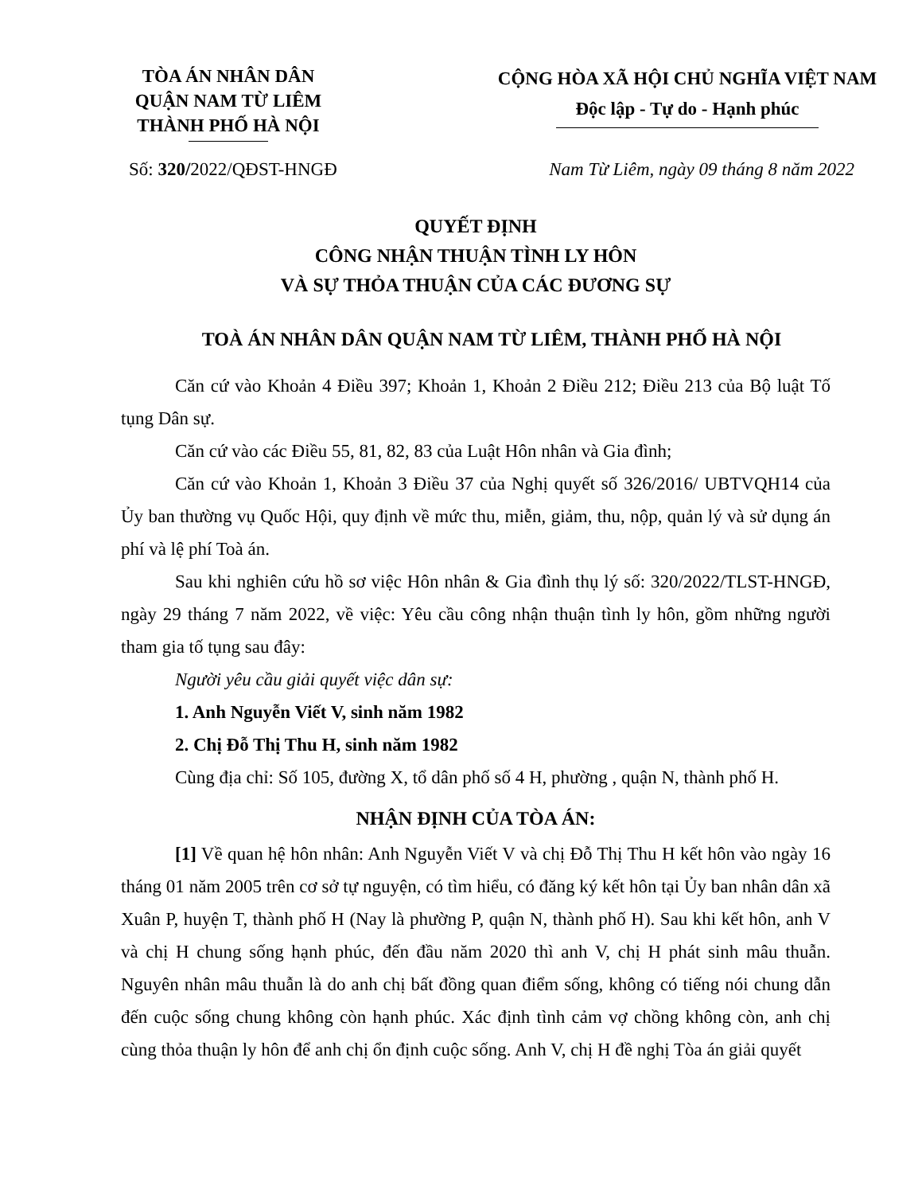TÒA ÁN NHÂN DÂN
QUẬN NAM TỪ LIÊM
THÀNH PHỐ HÀ NỘI
CỘNG HÒA XÃ HỘI CHỦ NGHĨA VIỆT NAM
Độc lập - Tự do - Hạnh phúc
Số: 320/2022/QĐST-HNGĐ Nam Từ Liêm, ngày 09 tháng 8 năm 2022
QUYẾT ĐỊNH
CÔNG NHẬN THUẬN TÌNH LY HÔN
VÀ SỰ THỎA THUẬN CỦA CÁC ĐƯƠNG SỰ
TOÀ ÁN NHÂN DÂN QUẬN NAM TỪ LIÊM, THÀNH PHỐ HÀ NỘI
Căn cứ vào Khoản 4 Điều 397; Khoản 1, Khoản 2 Điều 212; Điều 213 của Bộ luật Tố tụng Dân sự.
Căn cứ vào các Điều 55, 81, 82, 83 của Luật Hôn nhân và Gia đình;
Căn cứ vào Khoản 1, Khoản 3 Điều 37 của Nghị quyết số 326/2016/ UBTVQH14 của Ủy ban thường vụ Quốc Hội, quy định về mức thu, miễn, giảm, thu, nộp, quản lý và sử dụng án phí và lệ phí Toà án.
Sau khi nghiên cứu hồ sơ việc Hôn nhân & Gia đình thụ lý số: 320/2022/TLST-HNGĐ, ngày 29 tháng 7 năm 2022, về việc: Yêu cầu công nhận thuận tình ly hôn, gồm những người tham gia tố tụng sau đây:
Người yêu cầu giải quyết việc dân sự:
1. Anh Nguyễn Viết V, sinh năm 1982
2. Chị Đỗ Thị Thu H, sinh năm 1982
Cùng địa chỉ: Số 105, đường X, tổ dân phố số 4 H, phường , quận N, thành phố H.
NHẬN ĐỊNH CỦA TÒA ÁN:
[1] Về quan hệ hôn nhân: Anh Nguyễn Viết V và chị Đỗ Thị Thu H kết hôn vào ngày 16 tháng 01 năm 2005 trên cơ sở tự nguyện, có tìm hiểu, có đăng ký kết hôn tại Ủy ban nhân dân xã Xuân P, huyện T, thành phố H (Nay là phường P, quận N, thành phố H). Sau khi kết hôn, anh V và chị H chung sống hạnh phúc, đến đầu năm 2020 thì anh V, chị H phát sinh mâu thuẫn. Nguyên nhân mâu thuẫn là do anh chị bất đồng quan điểm sống, không có tiếng nói chung dẫn đến cuộc sống chung không còn hạnh phúc. Xác định tình cảm vợ chồng không còn, anh chị cùng thỏa thuận ly hôn để anh chị ổn định cuộc sống. Anh V, chị H đề nghị Tòa án giải quyết